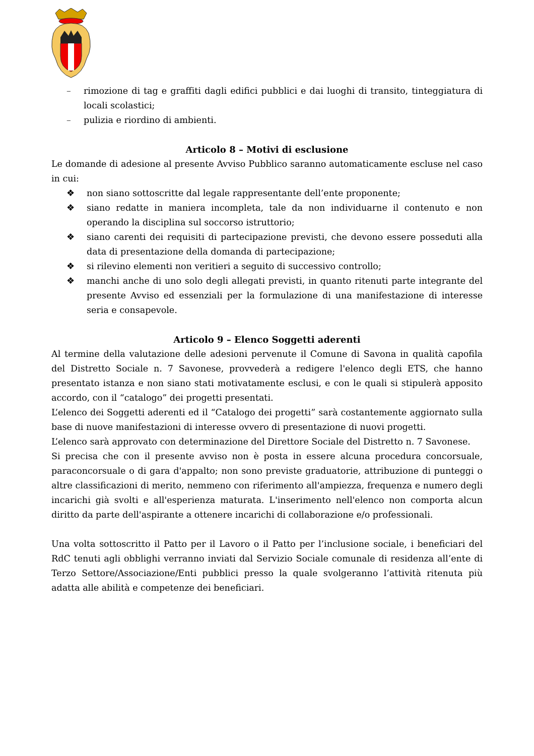– rimozione di tag e graffiti dagli edifici pubblici e dai luoghi di transito, tinteggiatura di locali scolastici;
– pulizia e riordino di ambienti.
Articolo 8 – Motivi di esclusione
Le domande di adesione al presente Avviso Pubblico saranno automaticamente escluse nel caso in cui:
❖ non siano sottoscritte dal legale rappresentante dell’ente proponente;
❖ siano redatte in maniera incompleta, tale da non individuarne il contenuto e non operando la disciplina sul soccorso istruttorio;
❖ siano carenti dei requisiti di partecipazione previsti, che devono essere posseduti alla data di presentazione della domanda di partecipazione;
❖ si rilevino elementi non veritieri a seguito di successivo controllo;
❖ manchi anche di uno solo degli allegati previsti, in quanto ritenuti parte integrante del presente Avviso ed essenziali per la formulazione di una manifestazione di interesse seria e consapevole.
Articolo 9 – Elenco Soggetti aderenti
Al termine della valutazione delle adesioni pervenute il Comune di Savona in qualità capofila del Distretto Sociale n. 7 Savonese, provvederà a redigere l'elenco degli ETS, che hanno presentato istanza e non siano stati motivatamente esclusi, e con le quali si stipulerà apposito accordo, con il “catalogo” dei progetti presentati.
L’elenco dei Soggetti aderenti ed il “Catalogo dei progetti” sarà costantemente aggiornato sulla base di nuove manifestazioni di interesse ovvero di presentazione di nuovi progetti.
L’elenco sarà approvato con determinazione del Direttore Sociale del Distretto n. 7 Savonese.
Si precisa che con il presente avviso non è posta in essere alcuna procedura concorsuale, paraconcorsuale o di gara d'appalto; non sono previste graduatorie, attribuzione di punteggi o altre classificazioni di merito, nemmeno con riferimento all'ampiezza, frequenza e numero degli incarichi già svolti e all'esperienza maturata. L'inserimento nell'elenco non comporta alcun diritto da parte dell'aspirante a ottenere incarichi di collaborazione e/o professionali.
Una volta sottoscritto il Patto per il Lavoro o il Patto per l’inclusione sociale, i beneficiari del RdC tenuti agli obblighi verranno inviati dal Servizio Sociale comunale di residenza all’ente di Terzo Settore/Associazione/Enti pubblici presso la quale svolgeranno l’attività ritenuta più adatta alle abilità e competenze dei beneficiari.